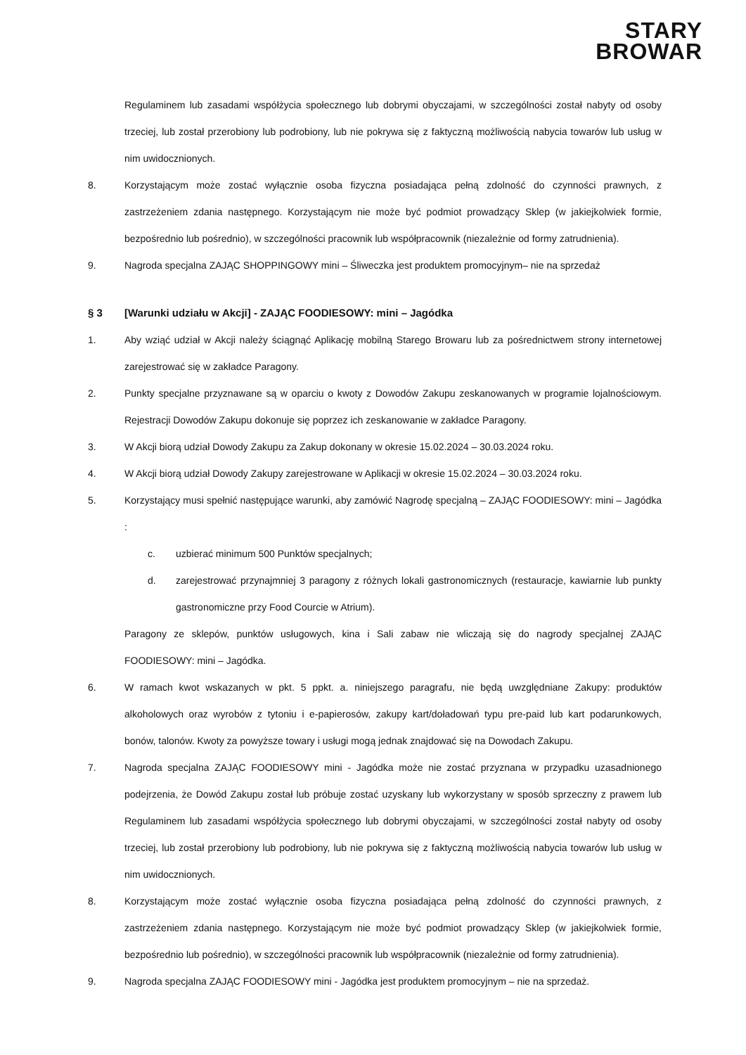STARY
BROWAR
Regulaminem lub zasadami współżycia społecznego lub dobrymi obyczajami, w szczególności został nabyty od osoby trzeciej, lub został przerobiony lub podrobiony, lub nie pokrywa się z faktyczną możliwością nabycia towarów lub usług w nim uwidocznionych.
8. Korzystającym może zostać wyłącznie osoba fizyczna posiadająca pełną zdolność do czynności prawnych, z zastrzeżeniem zdania następnego. Korzystającym nie może być podmiot prowadzący Sklep (w jakiejkolwiek formie, bezpośrednio lub pośrednio), w szczególności pracownik lub współpracownik (niezależnie od formy zatrudnienia).
9. Nagroda specjalna ZAJĄC SHOPPINGOWY mini – Śliweczka jest produktem promocyjnym– nie na sprzedaż
§ 3 [Warunki udziału w Akcji] - ZAJĄC FOODIESOWY: mini – Jagódka
1. Aby wziąć udział w Akcji należy ściągnąć Aplikację mobilną Starego Browaru lub za pośrednictwem strony internetowej zarejestrować się w zakładce Paragony.
2. Punkty specjalne przyznawane są w oparciu o kwoty z Dowodów Zakupu zeskanowanych w programie lojalnościowym. Rejestracji Dowodów Zakupu dokonuje się poprzez ich zeskanowanie w zakładce Paragony.
3. W Akcji biorą udział Dowody Zakupu za Zakup dokonany w okresie 15.02.2024 – 30.03.2024 roku.
4. W Akcji biorą udział Dowody Zakupy zarejestrowane w Aplikacji w okresie 15.02.2024 – 30.03.2024 roku.
5. Korzystający musi spełnić następujące warunki, aby zamówić Nagrodę specjalną – ZAJĄC FOODIESOWY: mini – Jagódka :
c. uzbierać minimum 500 Punktów specjalnych;
d. zarejestrować przynajmniej 3 paragony z różnych lokali gastronomicznych (restauracje, kawiarnie lub punkty gastronomiczne przy Food Courcie w Atrium).
Paragony ze sklepów, punktów usługowych, kina i Sali zabaw nie wliczają się do nagrody specjalnej ZAJĄC FOODIESOWY: mini – Jagódka.
6. W ramach kwot wskazanych w pkt. 5 ppkt. a. niniejszego paragrafu, nie będą uwzględniane Zakupy: produktów alkoholowych oraz wyrobów z tytoniu i e-papierosów, zakupy kart/doładowań typu pre-paid lub kart podarunkowych, bonów, talonów. Kwoty za powyższe towary i usługi mogą jednak znajdować się na Dowodach Zakupu.
7. Nagroda specjalna ZAJĄC FOODIESOWY mini - Jagódka może nie zostać przyznana w przypadku uzasadnionego podejrzenia, że Dowód Zakupu został lub próbuje zostać uzyskany lub wykorzystany w sposób sprzeczny z prawem lub Regulaminem lub zasadami współżycia społecznego lub dobrymi obyczajami, w szczególności został nabyty od osoby trzeciej, lub został przerobiony lub podrobiony, lub nie pokrywa się z faktyczną możliwością nabycia towarów lub usług w nim uwidocznionych.
8. Korzystającym może zostać wyłącznie osoba fizyczna posiadająca pełną zdolność do czynności prawnych, z zastrzeżeniem zdania następnego. Korzystającym nie może być podmiot prowadzący Sklep (w jakiejkolwiek formie, bezpośrednio lub pośrednio), w szczególności pracownik lub współpracownik (niezależnie od formy zatrudnienia).
9. Nagroda specjalna ZAJĄC FOODIESOWY mini - Jagódka jest produktem promocyjnym – nie na sprzedaż.